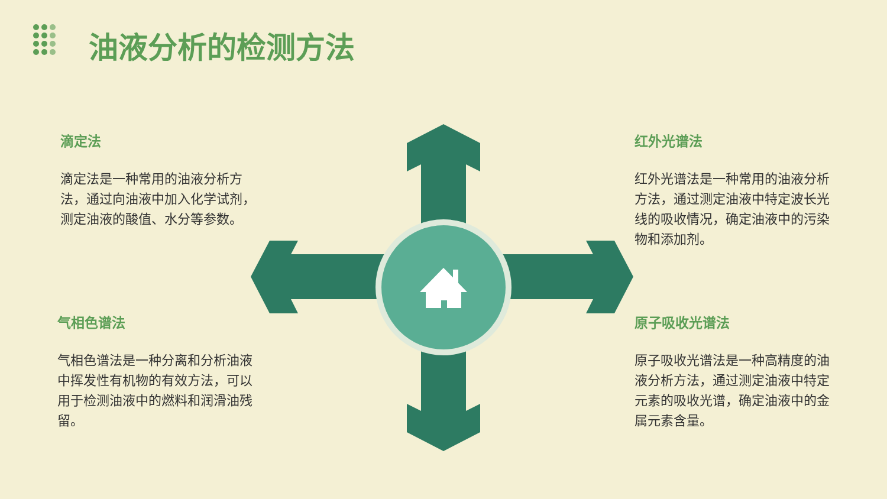油液分析的检测方法
滴定法
滴定法是一种常用的油液分析方法，通过向油液中加入化学试剂，测定油液的酸值、水分等参数。
红外光谱法
红外光谱法是一种常用的油液分析方法，通过测定油液中特定波长光线的吸收情况，确定油液中的污染物和添加剂。
气相色谱法
气相色谱法是一种分离和分析油液中挥发性有机物的有效方法，可以用于检测油液中的燃料和润滑油残留。
原子吸收光谱法
原子吸收光谱法是一种高精度的油液分析方法，通过测定油液中特定元素的吸收光谱，确定油液中的金属元素含量。